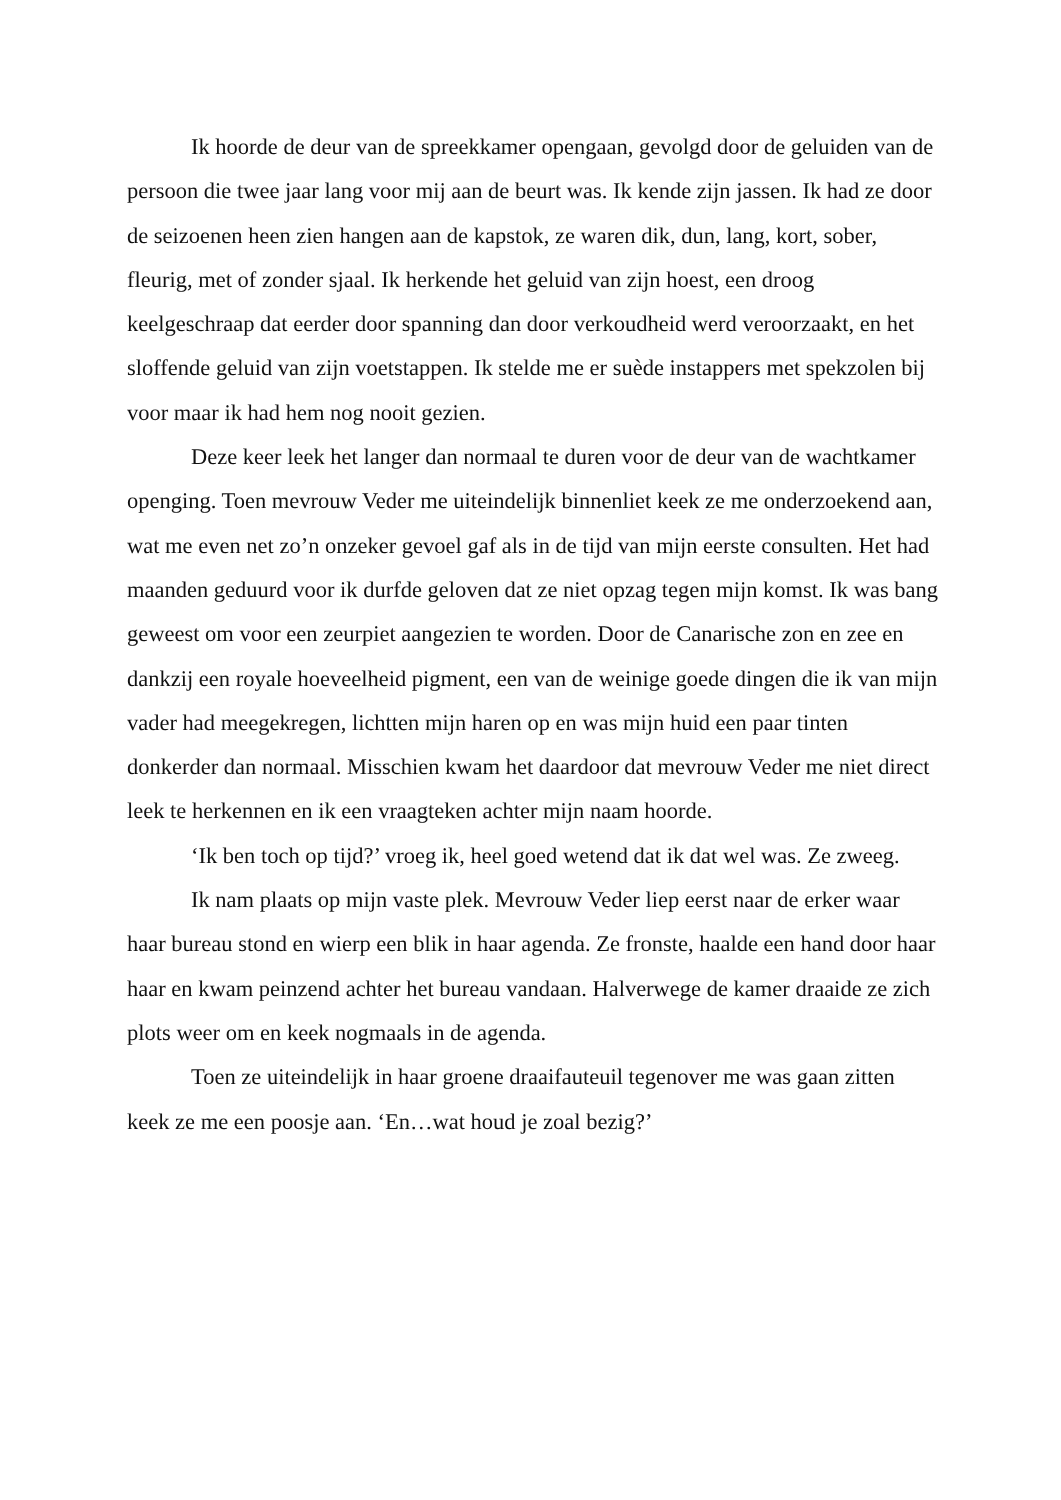Ik hoorde de deur van de spreekkamer opengaan, gevolgd door de geluiden van de persoon die twee jaar lang voor mij aan de beurt was. Ik kende zijn jassen. Ik had ze door de seizoenen heen zien hangen aan de kapstok, ze waren dik, dun, lang, kort, sober, fleurig, met of zonder sjaal. Ik herkende het geluid van zijn hoest, een droog keelgeschraap dat eerder door spanning dan door verkoudheid werd veroorzaakt, en het sloffende geluid van zijn voetstappen. Ik stelde me er suède instappers met spekzolen bij voor maar ik had hem nog nooit gezien.
Deze keer leek het langer dan normaal te duren voor de deur van de wachtkamer openging. Toen mevrouw Veder me uiteindelijk binnenliet keek ze me onderzoekend aan, wat me even net zo’n onzeker gevoel gaf als in de tijd van mijn eerste consulten. Het had maanden geduurd voor ik durfde geloven dat ze niet opzag tegen mijn komst. Ik was bang geweest om voor een zeurpiet aangezien te worden. Door de Canarische zon en zee en dankzij een royale hoeveelheid pigment, een van de weinige goede dingen die ik van mijn vader had meegekregen, lichtten mijn haren op en was mijn huid een paar tinten donkerder dan normaal. Misschien kwam het daardoor dat mevrouw Veder me niet direct leek te herkennen en ik een vraagteken achter mijn naam hoorde.
‘Ik ben toch op tijd?’ vroeg ik, heel goed wetend dat ik dat wel was. Ze zweeg.
Ik nam plaats op mijn vaste plek. Mevrouw Veder liep eerst naar de erker waar haar bureau stond en wierp een blik in haar agenda. Ze fronste, haalde een hand door haar haar en kwam peinzend achter het bureau vandaan. Halverwege de kamer draaide ze zich plots weer om en keek nogmaals in de agenda.
Toen ze uiteindelijk in haar groene draaifauteuil tegenover me was gaan zitten keek ze me een poosje aan. ‘En…wat houd je zoal bezig?’